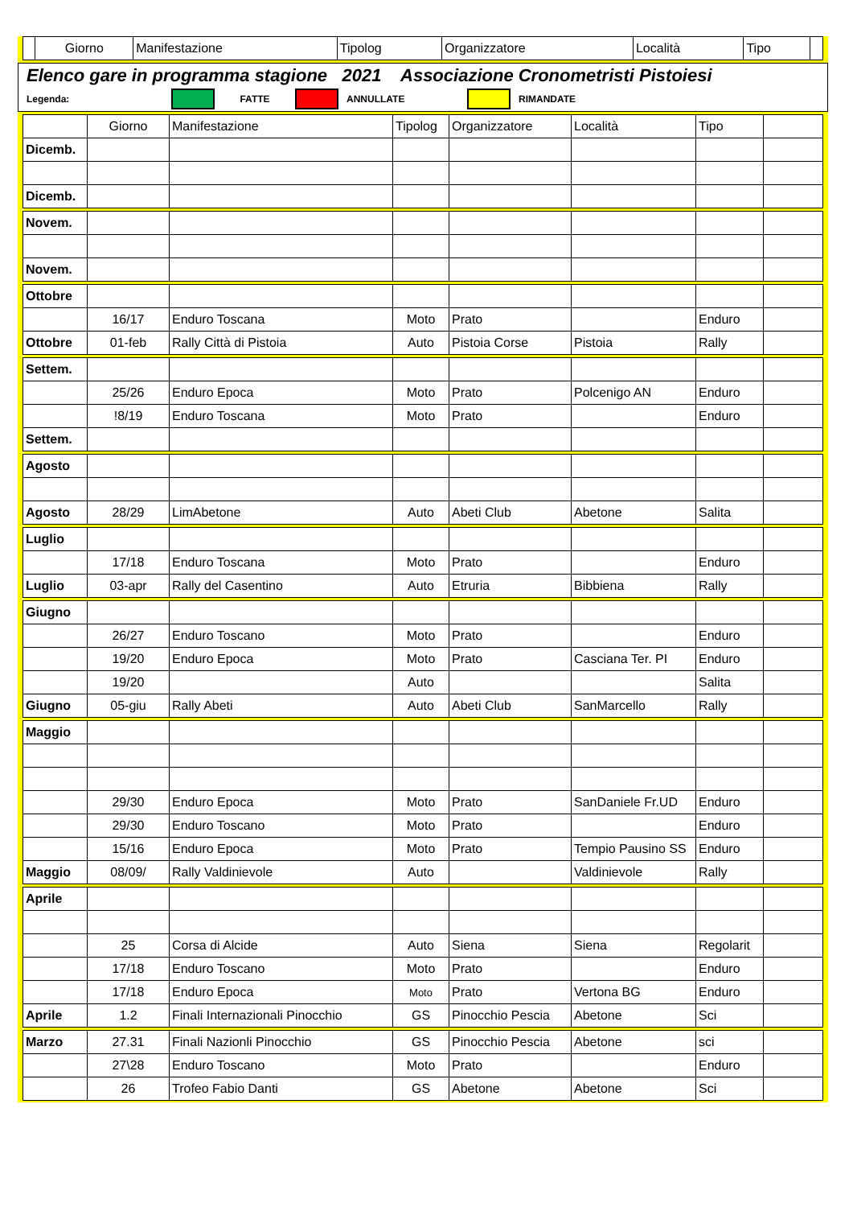| | Giorno | Manifestazione | Tipolog | Organizzatore | Località | Tipo | |
Elenco gare in programma stagione 2021 Associazione Cronometristi Pistoiesi
Legenda: FATTE ANNULLATE RIMANDATE
| | Giorno | Manifestazione | Tipolog | Organizzatore | Località | Tipo | |
| Dicemb. | | | | | | | |
| Dicemb. | | | | | | | |
| Novem. | | | | | | | |
| Novem. | | | | | | | |
| Ottobre | | | | | | | |
| | 16/17 | Enduro Toscana | Moto | Prato | | Enduro | |
| Ottobre | 01-feb | Rally Città di Pistoia | Auto | Pistoia Corse | Pistoia | Rally | |
| Settem. | | | | | | | |
| | 25/26 | Enduro Epoca | Moto | Prato | Polcenigo AN | Enduro | |
| | !8/19 | Enduro Toscana | Moto | Prato | | Enduro | |
| Settem. | | | | | | | |
| Agosto | | | | | | | |
| Agosto | 28/29 | LimAbetone | Auto | Abeti Club | Abetone | Salita | |
| Luglio | | | | | | | |
| | 17/18 | Enduro Toscana | Moto | Prato | | Enduro | |
| Luglio | 03-apr | Rally del Casentino | Auto | Etruria | Bibbiena | Rally | |
| Giugno | | | | | | | |
| | 26/27 | Enduro Toscano | Moto | Prato | | Enduro | |
| | 19/20 | Enduro Epoca | Moto | Prato | Casciana Ter. PI | Enduro | |
| | 19/20 | | Auto | | | Salita | |
| Giugno | 05-giu | Rally Abeti | Auto | Abeti Club | SanMarcello | Rally | |
| Maggio | | | | | | | |
| | 29/30 | Enduro Epoca | Moto | Prato | SanDaniele Fr.UD | Enduro | |
| | 29/30 | Enduro Toscano | Moto | Prato | | Enduro | |
| | 15/16 | Enduro Epoca | Moto | Prato | Tempio Pausino SS | Enduro | |
| Maggio | 08/09/ | Rally Valdinievole | Auto | | Valdinievole | Rally | |
| Aprile | | | | | | | |
| | 25 | Corsa di Alcide | Auto | Siena | Siena | Regolarit | |
| | 17/18 | Enduro Toscano | Moto | Prato | | Enduro | |
| | 17/18 | Enduro Epoca | Moto | Prato | Vertona BG | Enduro | |
| Aprile | 1.2 | Finali Internazionali Pinocchio | GS | Pinocchio Pescia | Abetone | Sci | |
| Marzo | 27.31 | Finali Nazionli Pinocchio | GS | Pinocchio Pescia | Abetone | sci | |
| | 27\28 | Enduro Toscano | Moto | Prato | | Enduro | |
| | 26 | Trofeo Fabio Danti | GS | Abetone | Abetone | Sci | |